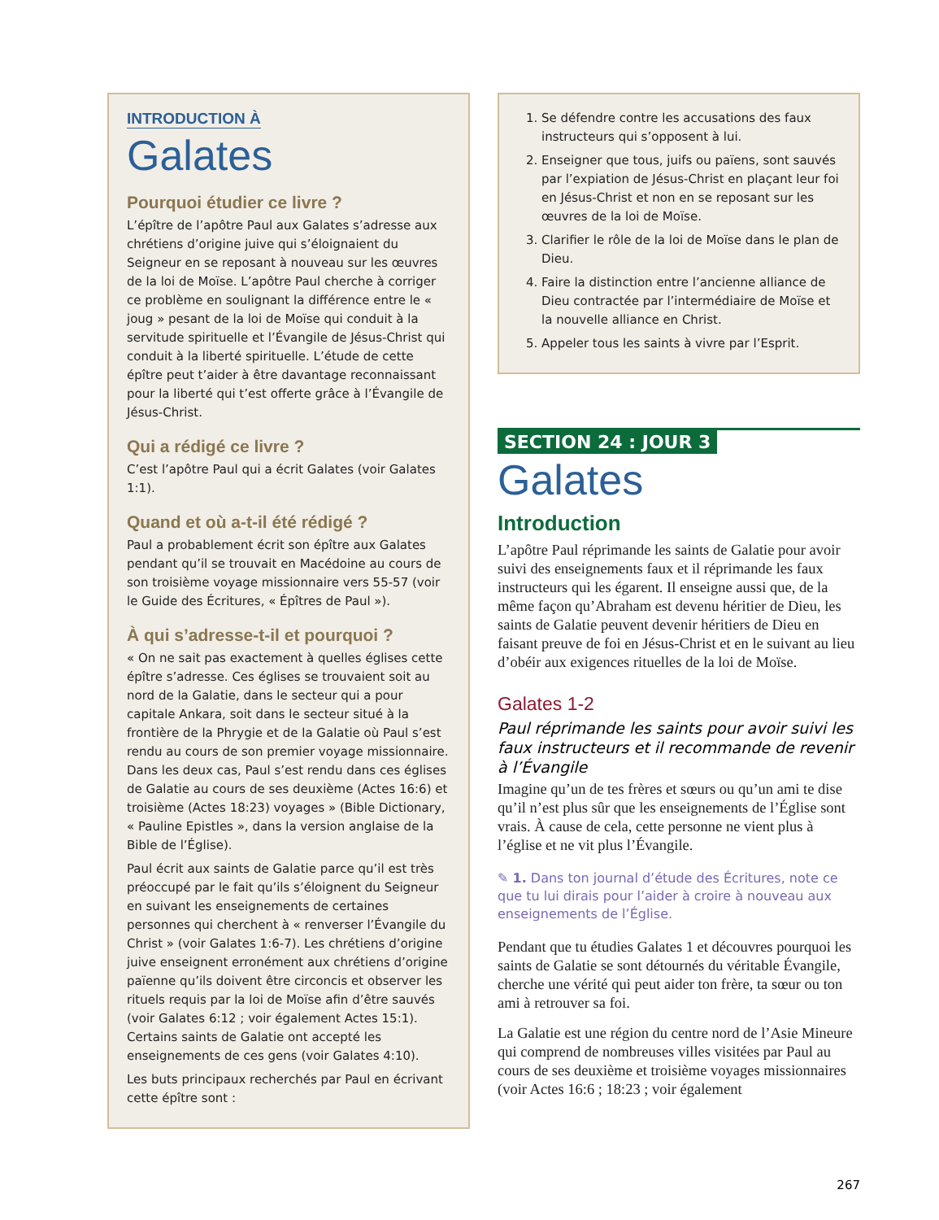INTRODUCTION À
Galates
Pourquoi étudier ce livre ?
L’épître de l’apôtre Paul aux Galates s’adresse aux chrétiens d’origine juive qui s’éloignaient du Seigneur en se reposant à nouveau sur les œuvres de la loi de Moïse. L’apôtre Paul cherche à corriger ce problème en soulignant la différence entre le « joug » pesant de la loi de Moïse qui conduit à la servitude spirituelle et l’Évangile de Jésus-Christ qui conduit à la liberté spirituelle. L’étude de cette épître peut t’aider à être davantage reconnaissant pour la liberté qui t’est offerte grâce à l’Évangile de Jésus-Christ.
Qui a rédigé ce livre ?
C’est l’apôtre Paul qui a écrit Galates (voir Galates 1:1).
Quand et où a-t-il été rédigé ?
Paul a probablement écrit son épître aux Galates pendant qu’il se trouvait en Macédoine au cours de son troisième voyage missionnaire vers 55-57 (voir le Guide des Écritures, « Épîtres de Paul »).
À qui s’adresse-t-il et pourquoi ?
« On ne sait pas exactement à quelles églises cette épître s’adresse. Ces églises se trouvaient soit au nord de la Galatie, dans le secteur qui a pour capitale Ankara, soit dans le secteur situé à la frontière de la Phrygie et de la Galatie où Paul s’est rendu au cours de son premier voyage missionnaire. Dans les deux cas, Paul s’est rendu dans ces églises de Galatie au cours de ses deuxième (Actes 16:6) et troisième (Actes 18:23) voyages » (Bible Dictionary, « Pauline Epistles », dans la version anglaise de la Bible de l’Église).
Paul écrit aux saints de Galatie parce qu’il est très préoccupé par le fait qu’ils s’éloignent du Seigneur en suivant les enseignements de certaines personnes qui cherchent à « renverser l’Évangile du Christ » (voir Galates 1:6-7). Les chrétiens d’origine juive enseignent erronément aux chrétiens d’origine païenne qu’ils doivent être circoncis et observer les rituels requis par la loi de Moïse afin d’être sauvés (voir Galates 6:12 ; voir également Actes 15:1). Certains saints de Galatie ont accepté les enseignements de ces gens (voir Galates 4:10).
Les buts principaux recherchés par Paul en écrivant cette épître sont :
1. Se défendre contre les accusations des faux instructeurs qui s’opposent à lui.
2. Enseigner que tous, juifs ou païens, sont sauvés par l’expiation de Jésus-Christ en plaçant leur foi en Jésus-Christ et non en se reposant sur les œuvres de la loi de Moïse.
3. Clarifier le rôle de la loi de Moïse dans le plan de Dieu.
4. Faire la distinction entre l’ancienne alliance de Dieu contractée par l’intermédiaire de Moïse et la nouvelle alliance en Christ.
5. Appeler tous les saints à vivre par l’Esprit.
SECTION 24 : JOUR 3
Galates
Introduction
L’apôtre Paul réprimande les saints de Galatie pour avoir suivi des enseignements faux et il réprimande les faux instructeurs qui les égarent. Il enseigne aussi que, de la même façon qu’Abraham est devenu héritier de Dieu, les saints de Galatie peuvent devenir héritiers de Dieu en faisant preuve de foi en Jésus-Christ et en le suivant au lieu d’obéir aux exigences rituelles de la loi de Moïse.
Galates 1-2
Paul réprimande les saints pour avoir suivi les faux instructeurs et il recommande de revenir à l’Évangile
Imagine qu’un de tes frères et sœurs ou qu’un ami te dise qu’il n’est plus sûr que les enseignements de l’Église sont vrais. À cause de cela, cette personne ne vient plus à l’église et ne vit plus l’Évangile.
✎ 1. Dans ton journal d’étude des Écritures, note ce que tu lui dirais pour l’aider à croire à nouveau aux enseignements de l’Église.
Pendant que tu étudies Galates 1 et découvres pourquoi les saints de Galatie se sont détournés du véritable Évangile, cherche une vérité qui peut aider ton frère, ta sœur ou ton ami à retrouver sa foi.
La Galatie est une région du centre nord de l’Asie Mineure qui comprend de nombreuses villes visitées par Paul au cours de ses deuxième et troisième voyages missionnaires (voir Actes 16:6 ; 18:23 ; voir également
267